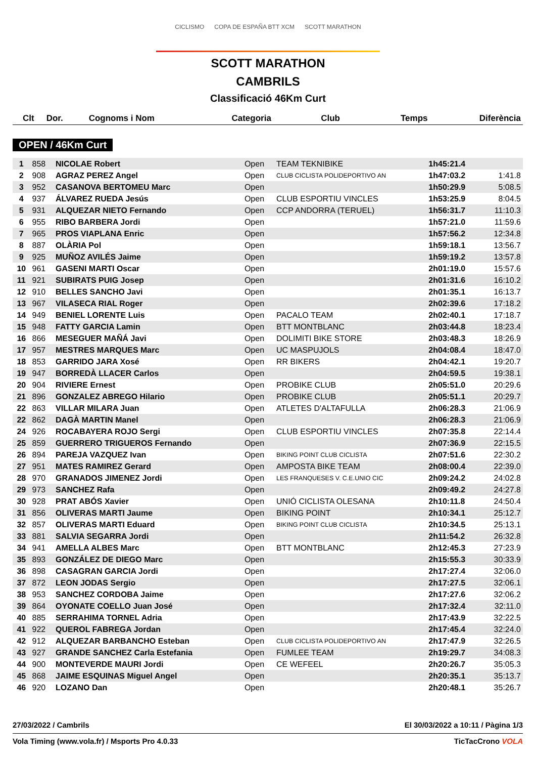CICLISMO COPA DE ESPAÑA BTT XCM SCOTT MARATHON
SCOTT MARATHON
CAMBRILS
Classificació 46Km Curt
| Clt | Dor. | Cognoms i Nom | Categoria | Club | Temps | Diferència |
| --- | --- | --- | --- | --- | --- | --- |
OPEN / 46Km Curt
| 1 | 858 | NICOLAE Robert | Open | TEAM TEKNIBIKE | 1h45:21.4 | |
| 2 | 908 | AGRAZ PEREZ Angel | Open | CLUB CICLISTA POLIDEPORTIVO AN | 1h47:03.2 | 1:41.8 |
| 3 | 952 | CASANOVA BERTOMEU Marc | Open | | 1h50:29.9 | 5:08.5 |
| 4 | 937 | ÁLVAREZ RUEDA Jesús | Open | CLUB ESPORTIU VINCLES | 1h53:25.9 | 8:04.5 |
| 5 | 931 | ALQUEZAR NIETO Fernando | Open | CCP ANDORRA (TERUEL) | 1h56:31.7 | 11:10.3 |
| 6 | 955 | RIBO BARBERA Jordi | Open | | 1h57:21.0 | 11:59.6 |
| 7 | 965 | PROS VIAPLANA Enric | Open | | 1h57:56.2 | 12:34.8 |
| 8 | 887 | OLÀRIA Pol | Open | | 1h59:18.1 | 13:56.7 |
| 9 | 925 | MUÑOZ AVILÉS Jaime | Open | | 1h59:19.2 | 13:57.8 |
| 10 | 961 | GASENI MARTI Oscar | Open | | 2h01:19.0 | 15:57.6 |
| 11 | 921 | SUBIRATS PUIG Josep | Open | | 2h01:31.6 | 16:10.2 |
| 12 | 910 | BELLES SANCHO Javi | Open | | 2h01:35.1 | 16:13.7 |
| 13 | 967 | VILASECA RIAL Roger | Open | | 2h02:39.6 | 17:18.2 |
| 14 | 949 | BENIEL LORENTE Luis | Open | PACALO TEAM | 2h02:40.1 | 17:18.7 |
| 15 | 948 | FATTY GARCIA Lamin | Open | BTT MONTBLANC | 2h03:44.8 | 18:23.4 |
| 16 | 866 | MESEGUER MAÑÁ Javi | Open | DOLIMITI BIKE STORE | 2h03:48.3 | 18:26.9 |
| 17 | 957 | MESTRES MARQUES Marc | Open | UC MASPUJOLS | 2h04:08.4 | 18:47.0 |
| 18 | 853 | GARRIDO JARA Xosé | Open | RR BIKERS | 2h04:42.1 | 19:20.7 |
| 19 | 947 | BORREDÀ LLACER Carlos | Open | | 2h04:59.5 | 19:38.1 |
| 20 | 904 | RIVIERE Ernest | Open | PROBIKE CLUB | 2h05:51.0 | 20:29.6 |
| 21 | 896 | GONZALEZ ABREGO Hilario | Open | PROBIKE CLUB | 2h05:51.1 | 20:29.7 |
| 22 | 863 | VILLAR MILARA Juan | Open | ATLETES D'ALTAFULLA | 2h06:28.3 | 21:06.9 |
| 22 | 862 | DAGÀ MARTIN Manel | Open | | 2h06:28.3 | 21:06.9 |
| 24 | 926 | ROCABAYERA ROJO Sergi | Open | CLUB ESPORTIU VINCLES | 2h07:35.8 | 22:14.4 |
| 25 | 859 | GUERRERO TRIGUEROS Fernando | Open | | 2h07:36.9 | 22:15.5 |
| 26 | 894 | PAREJA VAZQUEZ Ivan | Open | BIKING POINT CLUB CICLISTA | 2h07:51.6 | 22:30.2 |
| 27 | 951 | MATES RAMIREZ Gerard | Open | AMPOSTA BIKE TEAM | 2h08:00.4 | 22:39.0 |
| 28 | 970 | GRANADOS JIMENEZ Jordi | Open | LES FRANQUESES V. C.E.UNIO CIC | 2h09:24.2 | 24:02.8 |
| 29 | 973 | SANCHEZ Rafa | Open | | 2h09:49.2 | 24:27.8 |
| 30 | 928 | PRAT ABÓS Xavier | Open | UNIÓ CICLISTA OLESANA | 2h10:11.8 | 24:50.4 |
| 31 | 856 | OLIVERAS MARTI Jaume | Open | BIKING POINT | 2h10:34.1 | 25:12.7 |
| 32 | 857 | OLIVERAS MARTI Eduard | Open | BIKING POINT CLUB CICLISTA | 2h10:34.5 | 25:13.1 |
| 33 | 881 | SALVIA SEGARRA Jordi | Open | | 2h11:54.2 | 26:32.8 |
| 34 | 941 | AMELLA ALBES Marc | Open | BTT MONTBLANC | 2h12:45.3 | 27:23.9 |
| 35 | 893 | GONZÁLEZ DE DIEGO Marc | Open | | 2h15:55.3 | 30:33.9 |
| 36 | 898 | CASAGRAN GARCIA Jordi | Open | | 2h17:27.4 | 32:06.0 |
| 37 | 872 | LEON JODAS Sergio | Open | | 2h17:27.5 | 32:06.1 |
| 38 | 953 | SANCHEZ CORDOBA Jaime | Open | | 2h17:27.6 | 32:06.2 |
| 39 | 864 | OYONATE COELLO Juan José | Open | | 2h17:32.4 | 32:11.0 |
| 40 | 885 | SERRAHIMA TORNEL Adria | Open | | 2h17:43.9 | 32:22.5 |
| 41 | 922 | QUEROL FABREGA Jordan | Open | | 2h17:45.4 | 32:24.0 |
| 42 | 912 | ALQUEZAR BARBANCHO Esteban | Open | CLUB CICLISTA POLIDEPORTIVO AN | 2h17:47.9 | 32:26.5 |
| 43 | 927 | GRANDE SANCHEZ Carla Estefania | Open | FUMLEE TEAM | 2h19:29.7 | 34:08.3 |
| 44 | 900 | MONTEVERDE MAURI Jordi | Open | CE WEFEEL | 2h20:26.7 | 35:05.3 |
| 45 | 868 | JAIME ESQUINAS Miguel Angel | Open | | 2h20:35.1 | 35:13.7 |
| 46 | 920 | LOZANO Dan | Open | | 2h20:48.1 | 35:26.7 |
27/03/2022 / Cambrils El 30/03/2022 a 10:11 / Pàgina 1/3
Vola Timing (www.vola.fr) / Msports Pro 4.0.33 TicTacCrono VOLA